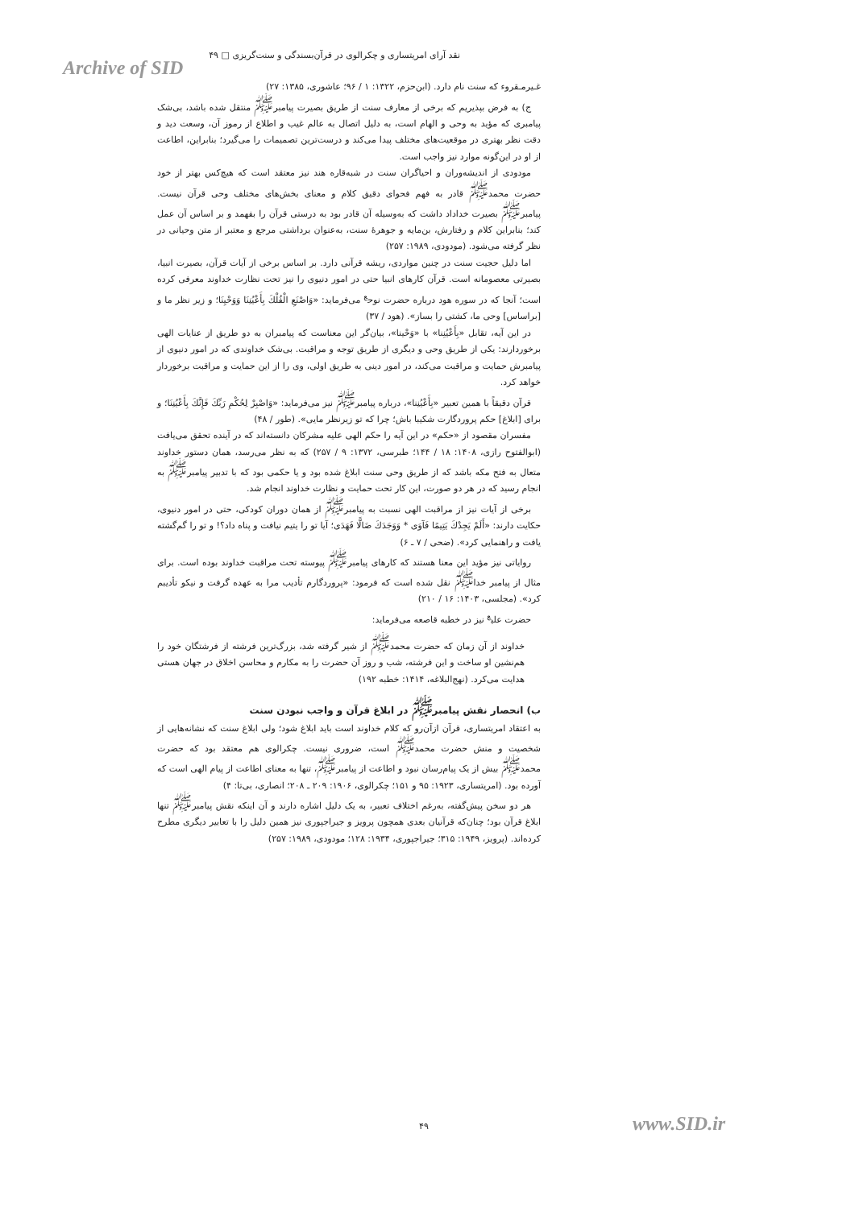نقد آرای امریتساری و چکرالوی در قرآن‌بسندگی و سنت‌گریزی □ ۴۹
Archive of SID
غـیرمـقروء که سنت نام دارد. (ابن‌حزم، ۱۳۲۲: ۱ / ۹۶؛ عاشوری، ۱۳۸۵: ۲۷)
ج) به فرض بپذیریم که برخی از معارف سنت از طریق بصیرت پیامبر<sup>ﷺ</sup> منتقل شده باشد، بی‌شک پیامبری که مؤید به وحی و الهام است، به دلیل اتصال به عالم غیب و اطلاع از رموز آن، وسعت دید و دقت نظر بهتری در موقعیت‌های مختلف پیدا می‌کند و درست‌ترین تصمیمات را می‌گیرد؛ بنابراین، اطاعت از او در این‌گونه موارد نیز واجب است.
مودودی از اندیشه‌وران و احیاگران سنت در شبه‌قاره هند نیز معتقد است که هیچ‌کس بهتر از خود حضرت محمد<sup>ﷺ</sup> قادر به فهم فحوای دقیق کلام و معنای بخش‌های مختلف وحی قرآن نیست. پیامبر<sup>ﷺ</sup> بصیرت خداداد داشت که به‌وسیله آن قادر بود به درستی قرآن را بفهمد و بر اساس آن عمل کند؛ بنابراین کلام و رفتارش، بن‌مایه و جوهرهٔ سنت، به‌عنوان برداشتی مرجع و معتبر از متن وحیانی در نظر گرفته می‌شود. (مودودی، ۱۹۸۹: ۲۵۷)
اما دلیل حجیت سنت در چنین مواردی، ریشه قرآنی دارد. بر اساس برخی از آیات قرآن، بصیرت انبیا، بصیرتی معصومانه است. قرآن کارهای انبیا حتی در امور دنیوی را نیز تحت نظارت خداوند معرفی کرده است؛ آنجا که در سوره هود درباره حضرت نوح<sup>ع</sup> می‌فرماید: «وَاصْنَعِ الْفُلْكَ بِأَعْيُنِنَا وَوَحْيِنَا؛ و زیر نظر ما و [براساس] وحی ما، کشتی را بساز». (هود / ۳۷)
در این آیه، تقابل «بِأَعْيُنِنا» با «وَحْينا»، بیان‌گر این معناست که پیامبران به دو طریق از عنایات الهی برخوردارند: یکی از طریق وحی و دیگری از طریق توجه و مراقبت. بی‌شک خداوندی که در امور دنیوی از پیامبرش حمایت و مراقبت می‌کند، در امور دینی به طریق اولی، وی را از این حمایت و مراقبت برخوردار خواهد کرد.
قرآن دقیقاً با همین تعبیر «بِأَعْيُنِنا»، درباره پیامبر<sup>ﷺ</sup> نیز می‌فرماید: «وَاصْبِرْ لِحُكْمِ رَبِّكَ فَإِنَّكَ بِأَعْيُنِنَا؛ و برای [ابلاغ] حکم پروردگارت شکیبا باش؛ چرا که تو زیرنظر مایی». (طور / ۴۸)
مفسران مقصود از «حکم» در این آیه را حکم الهی علیه مشرکان دانسته‌اند که در آینده تحقق می‌یافت (ابوالفتوح رازی، ۱۴۰۸: ۱۸ / ۱۴۴؛ طبرسی، ۱۳۷۲: ۹ / ۲۵۷) که به نظر می‌رسد، همان دستور خداوند متعال به فتح مکه باشد که از طریق وحی سنت ابلاغ شده بود و یا حکمی بود که با تدبیر پیامبر<sup>ﷺ</sup> به انجام رسید که در هر دو صورت، این کار تحت حمایت و نظارت خداوند انجام شد.
برخی از آیات نیز از مراقبت الهی نسبت به پیامبر<sup>ﷺ</sup> از همان دوران کودکی، حتی در امور دنیوی، حکایت دارند: «أَلَمْ يَجِدْكَ يَتِيمًا فَآوَى * وَوَجَدَكَ ضَالًّا فَهَدَى؛ آیا تو را یتیم نیافت و پناه داد؟! و تو را گم‌گشته یافت و راهنمایی کرد». (ضحی / ۷ ـ ۶)
روایاتی نیز مؤید این معنا هستند که کارهای پیامبر<sup>ﷺ</sup> پیوسته تحت مراقبت خداوند بوده است. برای مثال از پیامبر خدا<sup>ﷺ</sup> نقل شده است که فرمود: «پروردگارم تأدیب مرا به عهده گرفت و نیکو تأدیبم کرد». (مجلسی، ۱۴۰۳: ۱۶ / ۲۱۰)
حضرت علی<sup>ع</sup> نیز در خطبه قاصعه می‌فرماید:
خداوند از آن زمان که حضرت محمد<sup>ﷺ</sup> از شیر گرفته شد، بزرگ‌ترین فرشته از فرشتگان خود را هم‌نشین او ساخت و این فرشته، شب و روز آن حضرت را به مکارم و محاسن اخلاق در جهان هستی هدایت می‌کرد. (نهج‌البلاغه، ۱۴۱۴: خطبه ۱۹۲)
ب) انحصار نقش پیامبر<sup>ﷺ</sup> در ابلاغ قرآن و واجب نبودن سنت
به اعتقاد امریتساری، قرآن ازآن‌رو که کلام خداوند است باید ابلاغ شود؛ ولی ابلاغ سنت که نشانه‌هایی از شخصیت و منش حضرت محمد<sup>ﷺ</sup> است، ضروری نیست. چکرالوی هم معتقد بود که حضرت محمد<sup>ﷺ</sup> بیش از یک پیام‌رسان نبود و اطاعت از پیامبر<sup>ﷺ</sup>، تنها به معنای اطاعت از پیام الهی است که آورده بود. (امریتساری، ۱۹۲۳: ۹۵ و ۱۵۱؛ چکرالوی، ۱۹۰۶: ۲۰۹ ـ ۲۰۸؛ انصاری، بی‌تا: ۴)
هر دو سخن پیش‌گفته، به‌رغم اختلاف تعبیر، به یک دلیل اشاره دارند و آن اینکه نقش پیامبر<sup>ﷺ</sup> تنها ابلاغ قرآن بود؛ چنان‌که قرآنیان بعدی همچون پرویز و جیراجپوری نیز همین دلیل را با تعابیر دیگری مطرح کرده‌اند. (پرویز، ۱۹۴۹: ۳۱۵؛ جیراجپوری، ۱۹۳۴: ۱۲۸؛ مودودی، ۱۹۸۹: ۲۵۷)
۴۹ www.SID.ir